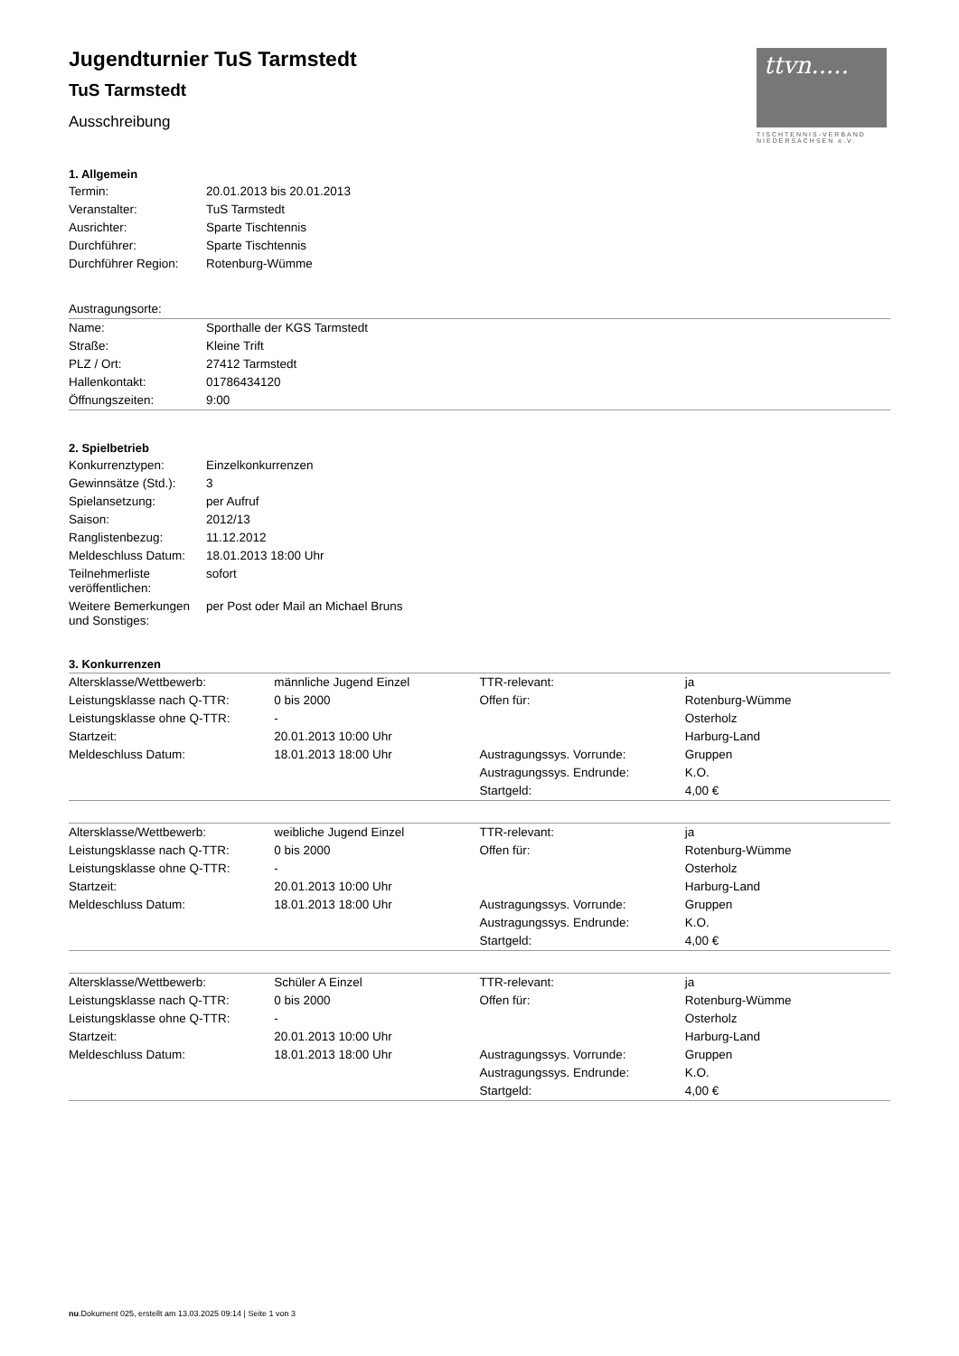ttvn.....
TISCHTENNIS-VERBAND NIEDERSACHSEN e.V.
Jugendturnier TuS Tarmstedt
TuS Tarmstedt
Ausschreibung
1. Allgemein
| Termin: | 20.01.2013 bis 20.01.2013 |
| Veranstalter: | TuS Tarmstedt |
| Ausrichter: | Sparte Tischtennis |
| Durchführer: | Sparte Tischtennis |
| Durchführer Region: | Rotenburg-Wümme |
| Austragungsorte: | |
| Name: | Sporthalle der KGS Tarmstedt |
| Straße: | Kleine Trift |
| PLZ / Ort: | 27412 Tarmstedt |
| Hallenkontakt: | 01786434120 |
| Öffnungszeiten: | 9:00 |
2. Spielbetrieb
| Konkurrenztypen: | Einzelkonkurrenzen |
| Gewinnsätze (Std.): | 3 |
| Spielansetzung: | per Aufruf |
| Saison: | 2012/13 |
| Ranglistenbezug: | 11.12.2012 |
| Meldeschluss Datum: | 18.01.2013 18:00 Uhr |
| Teilnehmerliste veröffentlichen: | sofort |
| Weitere Bemerkungen und Sonstiges: | per Post oder Mail an Michael Bruns |
3. Konkurrenzen
| Altersklasse/Wettbewerb: | männliche Jugend Einzel | TTR-relevant: | ja |
| Leistungsklasse nach Q-TTR: | 0 bis 2000 | Offen für: | Rotenburg-Wümme |
| Leistungsklasse ohne Q-TTR: | - | | Osterholz |
| Startzeit: | 20.01.2013 10:00 Uhr | | Harburg-Land |
| Meldeschluss Datum: | 18.01.2013 18:00 Uhr | Austragungssys. Vorrunde: | Gruppen |
| | | Austragungssys. Endrunde: | K.O. |
| | | Startgeld: | 4,00 € |
| Altersklasse/Wettbewerb: | weibliche Jugend Einzel | TTR-relevant: | ja |
| Leistungsklasse nach Q-TTR: | 0 bis 2000 | Offen für: | Rotenburg-Wümme |
| Leistungsklasse ohne Q-TTR: | - | | Osterholz |
| Startzeit: | 20.01.2013 10:00 Uhr | | Harburg-Land |
| Meldeschluss Datum: | 18.01.2013 18:00 Uhr | Austragungssys. Vorrunde: | Gruppen |
| | | Austragungssys. Endrunde: | K.O. |
| | | Startgeld: | 4,00 € |
| Altersklasse/Wettbewerb: | Schüler A Einzel | TTR-relevant: | ja |
| Leistungsklasse nach Q-TTR: | 0 bis 2000 | Offen für: | Rotenburg-Wümme |
| Leistungsklasse ohne Q-TTR: | - | | Osterholz |
| Startzeit: | 20.01.2013 10:00 Uhr | | Harburg-Land |
| Meldeschluss Datum: | 18.01.2013 18:00 Uhr | Austragungssys. Vorrunde: | Gruppen |
| | | Austragungssys. Endrunde: | K.O. |
| | | Startgeld: | 4,00 € |
nu.Dokument 025, erstellt am 13.03.2025 09:14 | Seite 1 von 3